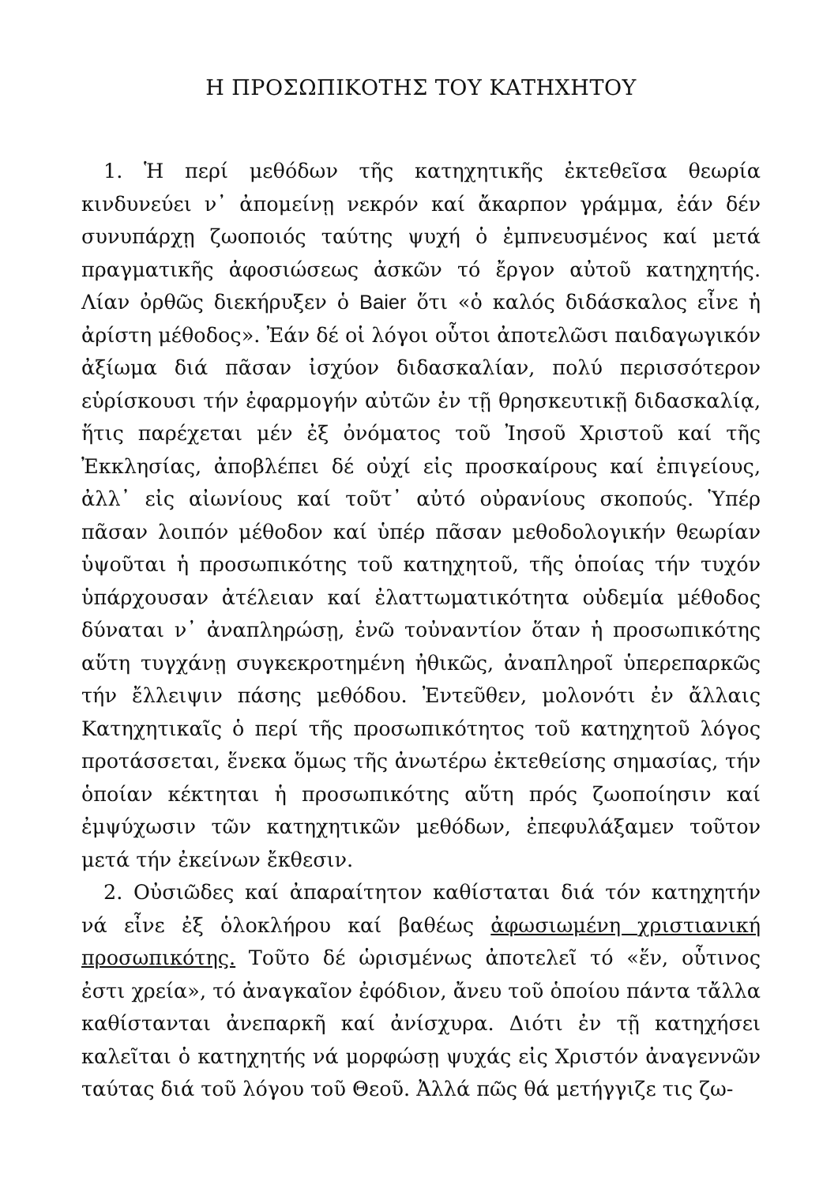Η ΠΡΟΣΩΠΙΚΟΤΗΣ ΤΟΥ ΚΑΤΗΧΗΤΟΥ
1. Ἡ περί μεθόδων τῆς κατηχητικῆς ἐκτεθεῖσα θεωρία κινδυνεύει ν᾽ ἀπομείνῃ νεκρόν καί ἄκαρπον γράμμα, ἐάν δέν συνυπάρχῃ ζωοποιός ταύτης ψυχή ὁ ἐμπνευσμένος καί μετά πραγματικῆς ἀφοσιώσεως ἀσκῶν τό ἔργον αὐτοῦ κατηχητής. Λίαν ὀρθῶς διεκήρυξεν ὁ Baier ὅτι «ὁ καλός διδάσκαλος εἶνε ἡ ἀρίστη μέθοδος». Ἐάν δέ οἱ λόγοι οὗτοι ἀποτελῶσι παιδαγωγικόν ἀξίωμα διά πᾶσαν ἰσχύον διδασκαλίαν, πολύ περισσότερον εὑρίσκουσι τήν ἐφαρμογήν αὐτῶν ἐν τῇ θρησκευτικῇ διδασκαλίᾳ, ἥτις παρέχεται μέν ἐξ ὀνόματος τοῦ Ἰησοῦ Χριστοῦ καί τῆς Ἐκκλησίας, ἀποβλέπει δέ οὐχί εἰς προσκαίρους καί ἐπιγείους, ἀλλ᾽ εἰς αἰωνίους καί τοῦτ᾽ αὐτό οὐρανίους σκοπούς. Ὑπέρ πᾶσαν λοιπόν μέθοδον καί ὑπέρ πᾶσαν μεθοδολογικήν θεωρίαν ὑψοῦται ἡ προσωπικότης τοῦ κατηχητοῦ, τῆς ὁποίας τήν τυχόν ὑπάρχουσαν ἀτέλειαν καί ἐλαττωματικότητα οὐδεμία μέθοδος δύναται ν᾽ ἀναπληρώσῃ, ἐνῶ τοὐναντίον ὅταν ἡ προσωπικότης αὕτη τυγχάνῃ συγκεκροτημένη ἠθικῶς, ἀναπληροῖ ὑπερεπαρκῶς τήν ἔλλειψιν πάσης μεθόδου. Ἐντεῦθεν, μολονότι ἐν ἄλλαις Κατηχητικαῖς ὁ περί τῆς προσωπικότητος τοῦ κατηχητοῦ λόγος προτάσσεται, ἕνεκα ὅμως τῆς ἀνωτέρω ἐκτεθείσης σημασίας, τήν ὁποίαν κέκτηται ἡ προσωπικότης αὕτη πρός ζωοποίησιν καί ἐμψύχωσιν τῶν κατηχητικῶν μεθόδων, ἐπεφυλάξαμεν τοῦτον μετά τήν ἐκείνων ἔκθεσιν.
2. Οὐσιῶδες καί ἀπαραίτητον καθίσταται διά τόν κατηχητήν νά εἶνε ἐξ ὁλοκλήρου καί βαθέως ἀφωσιωμένη χριστιανική προσωπικότης. Τοῦτο δέ ὡρισμένως ἀποτελεῖ τό «ἕν, οὗτινος ἐστι χρεία», τό ἀναγκαῖον ἐφόδιον, ἄνευ τοῦ ὁποίου πάντα τἄλλα καθίστανται ἀνεπαρκῆ καί ἀνίσχυρα. Διότι ἐν τῇ κατηχήσει καλεῖται ὁ κατηχητής νά μορφώσῃ ψυχάς εἰς Χριστόν ἀναγεννῶν ταύτας διά τοῦ λόγου τοῦ Θεοῦ. Ἀλλά πῶς θά μετήγγιζε τις ζω-